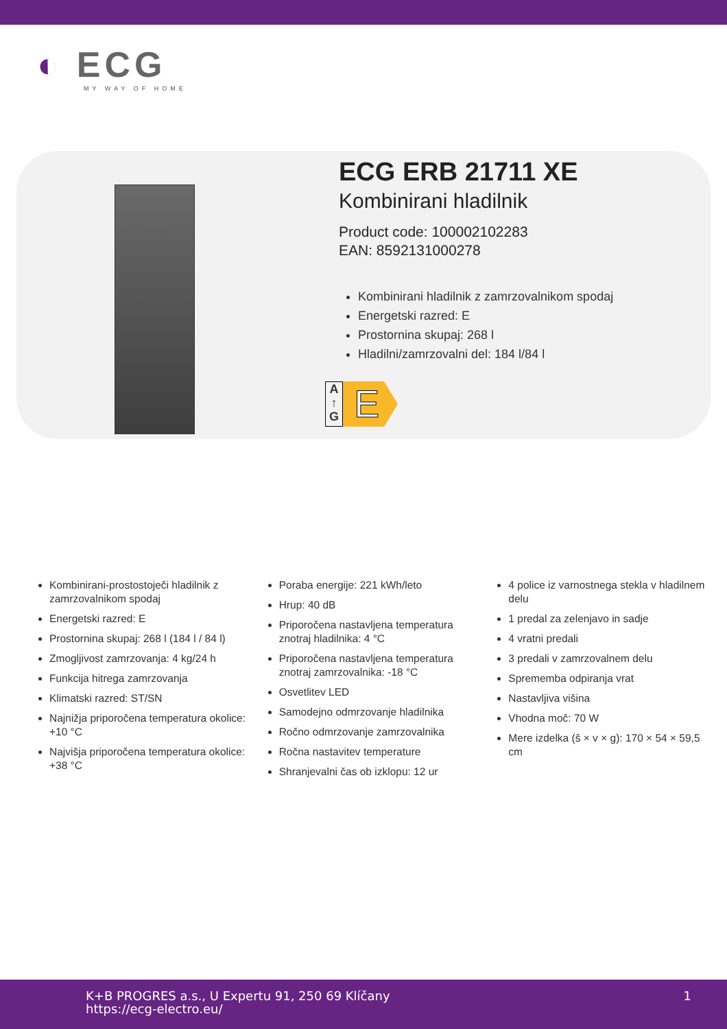◐ ECG
MY WAY OF HOME
ECG ERB 21711 XE
Kombinirani hladilnik
Product code: 100002102283
EAN: 8592131000278
Kombinirani hladilnik z zamrzovalnikom spodaj
Energetski razred: E
Prostornina skupaj: 268 l
Hladilni/zamrzovalni del: 184 l/84 l
A
↑
G
E
Kombinirani-prostostoječi hladilnik z zamrzovalnikom spodaj
Energetski razred: E
Prostornina skupaj: 268 l (184 l / 84 l)
Zmogljivost zamrzovanja: 4 kg/24 h
Funkcija hitrega zamrzovanja
Klimatski razred: ST/SN
Najnižja priporočena temperatura okolice: +10 °C
Najvišja priporočena temperatura okolice: +38 °C
Poraba energije: 221 kWh/leto
Hrup: 40 dB
Priporočena nastavljena temperatura znotraj hladilnika: 4 °C
Priporočena nastavljena temperatura znotraj zamrzovalnika: -18 °C
Osvetlitev LED
Samodejno odmrzovanje hladilnika
Ročno odmrzovanje zamrzovalnika
Ročna nastavitev temperature
Shranjevalni čas ob izklopu: 12 ur
4 police iz varnostnega stekla v hladilnem delu
1 predal za zelenjavo in sadje
4 vratni predali
3 predali v zamrzovalnem delu
Sprememba odpiranja vrat
Nastavljiva višina
Vhodna moč: 70 W
Mere izdelka (š × v × g): 170 × 54 × 59,5 cm
K+B PROGRES a.s., U Expertu 91, 250 69 Klíčany
https://ecg-electro.eu/
1